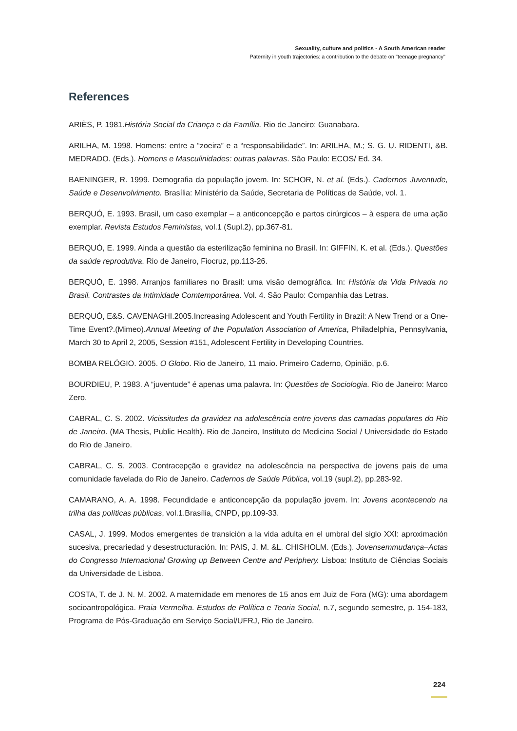Sexuality, culture and politics - A South American reader
Paternity in youth trajectories: a contribution to the debate on "teenage pregnancy"
References
ARIÈS, P. 1981.História Social da Criança e da Família. Rio de Janeiro: Guanabara.
ARILHA, M. 1998. Homens: entre a “zoeira” e a “responsabilidade”. In: ARILHA, M.; S. G. U. RIDENTI, &B. MEDRADO. (Eds.). Homens e Masculinidades: outras palavras. São Paulo: ECOS/ Ed. 34.
BAENINGER, R. 1999. Demografia da população jovem. In: SCHOR, N. et al. (Eds.). Cadernos Juventude, Saúde e Desenvolvimento. Brasília: Ministério da Saúde, Secretaria de Políticas de Saúde, vol. 1.
BERQUÓ, E. 1993. Brasil, um caso exemplar – a anticoncepção e partos cirúrgicos – à espera de uma ação exemplar. Revista Estudos Feministas, vol.1 (Supl.2), pp.367-81.
BERQUÓ, E. 1999. Ainda a questão da esterilização feminina no Brasil. In: GIFFIN, K. et al. (Eds.). Questões da saúde reprodutiva. Rio de Janeiro, Fiocruz, pp.113-26.
BERQUÓ, E. 1998. Arranjos familiares no Brasil: uma visão demográfica. In: História da Vida Privada no Brasil. Contrastes da Intimidade Comtemporânea. Vol. 4. São Paulo: Companhia das Letras.
BERQUÓ, E&S. CAVENAGHI.2005.Increasing Adolescent and Youth Fertility in Brazil: A New Trend or a One-Time Event?.(Mimeo).Annual Meeting of the Population Association of America, Philadelphia, Pennsylvania, March 30 to April 2, 2005, Session #151, Adolescent Fertility in Developing Countries.
BOMBA RELÓGIO. 2005. O Globo. Rio de Janeiro, 11 maio. Primeiro Caderno, Opinião, p.6.
BOURDIEU, P. 1983. A “juventude” é apenas uma palavra. In: Questões de Sociologia. Rio de Janeiro: Marco Zero.
CABRAL, C. S. 2002. Vicissitudes da gravidez na adolescência entre jovens das camadas populares do Rio de Janeiro. (MA Thesis, Public Health). Rio de Janeiro, Instituto de Medicina Social / Universidade do Estado do Rio de Janeiro.
CABRAL, C. S. 2003. Contracepção e gravidez na adolescência na perspectiva de jovens pais de uma comunidade favelada do Rio de Janeiro. Cadernos de Saúde Pública, vol.19 (supl.2), pp.283-92.
CAMARANO, A. A. 1998. Fecundidade e anticoncepção da população jovem. In: Jovens acontecendo na trilha das políticas públicas, vol.1.Brasília, CNPD, pp.109-33.
CASAL, J. 1999. Modos emergentes de transición a la vida adulta en el umbral del siglo XXI: aproximación sucesiva, precariedad y desestructuración. In: PAIS, J. M. &L. CHISHOLM. (Eds.). Jovensemmudança–Actas do Congresso Internacional Growing up Between Centre and Periphery. Lisboa: Instituto de Ciências Sociais da Universidade de Lisboa.
COSTA, T. de J. N. M. 2002. A maternidade em menores de 15 anos em Juiz de Fora (MG): uma abordagem socioantropológica. Praia Vermelha. Estudos de Política e Teoria Social, n.7, segundo semestre, p. 154-183, Programa de Pós-Graduação em Serviço Social/UFRJ, Rio de Janeiro.
224